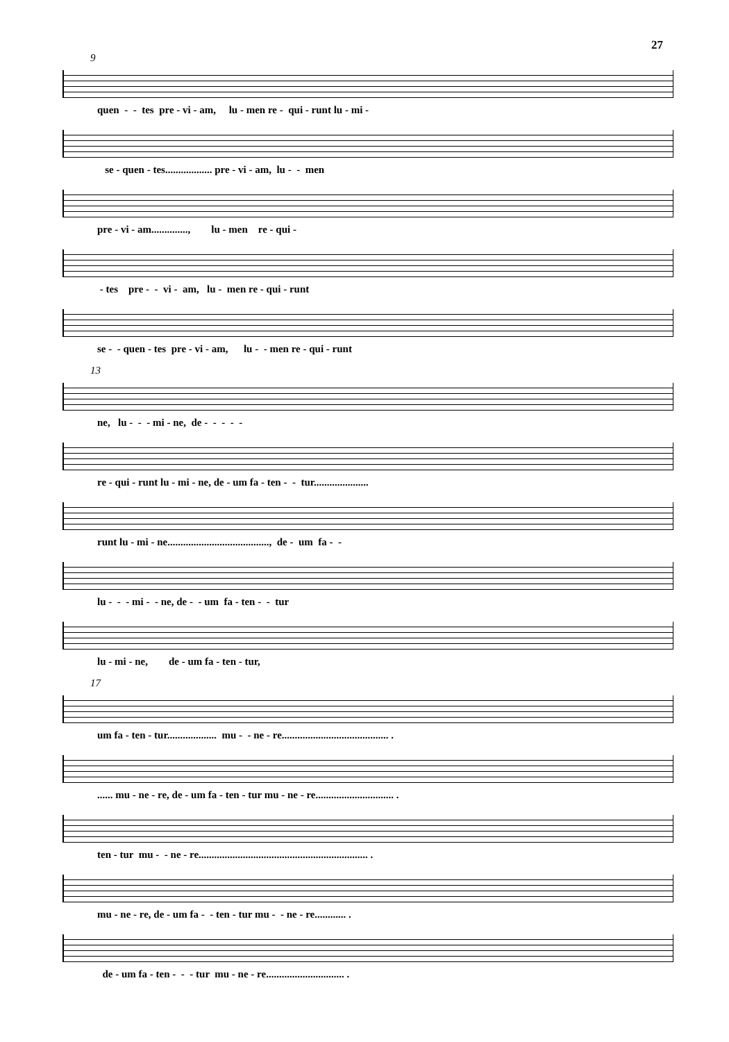27
9
quen - - tes pre - vi - am, lu - men re - qui - runt lu - mi -
se - quen - tes.................. pre - vi - am, lu - - men
pre - vi - am.............., lu - men re - qui -
- tes pre - - vi - am, lu - men re - qui - runt
se - - quen - tes pre - vi - am, lu - - men re - qui - runt
13
ne, lu - - - mi - ne, de - - - - -
re - qui - runt lu - mi - ne, de - um fa - ten - - tur.....................
runt lu - mi - ne......................................., de - um fa - -
lu - - - mi - - ne, de - - um fa - ten - - tur
lu - mi - ne, de - um fa - ten - tur,
17
um fa - ten - tur................... mu - - ne - re......................................... .
...... mu - ne - re, de - um fa - ten - tur mu - ne - re.............................. .
ten - tur mu - - ne - re................................................................. .
mu - ne - re, de - um fa - - ten - tur mu - - ne - re............ .
de - um fa - ten - - - tur mu - ne - re.............................. .